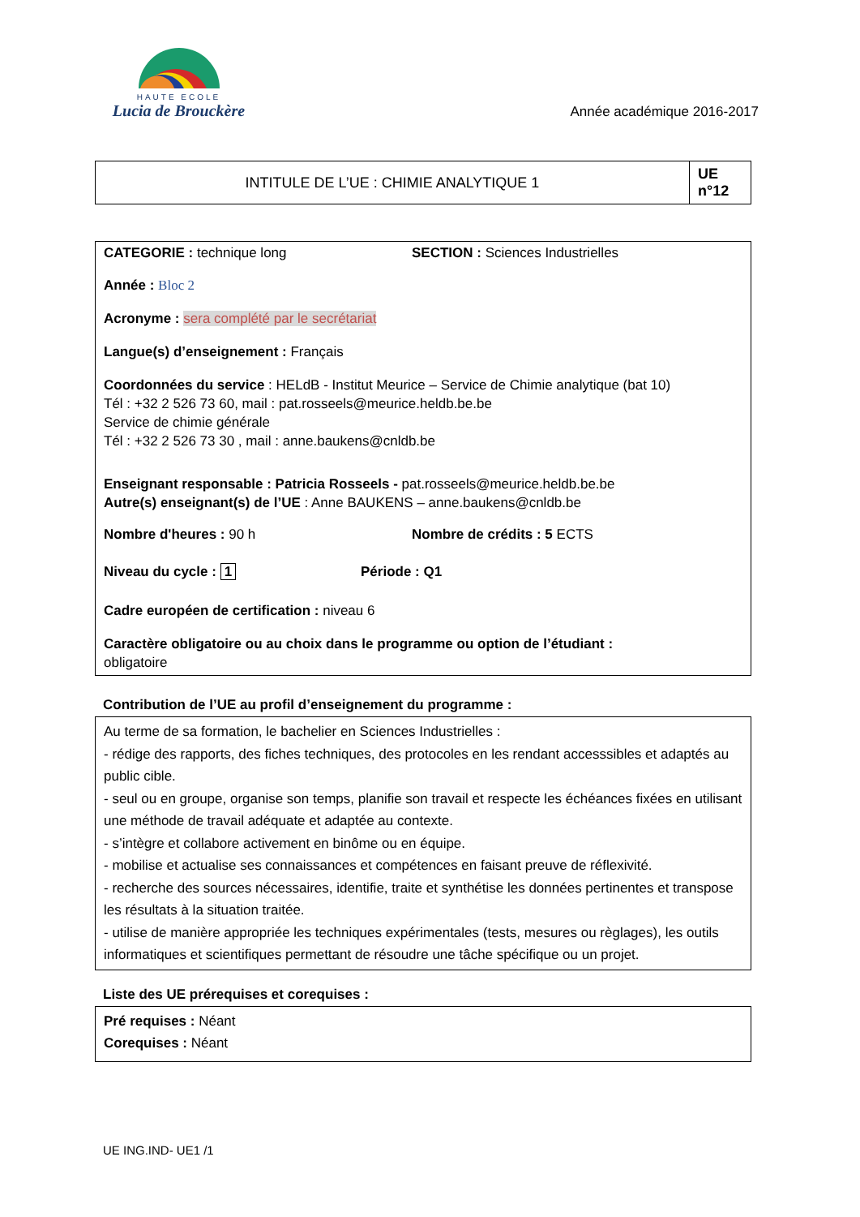HAUTE ECOLE
Lucia de Brouckère
Année académique 2016-2017
| INTITULE DE L’UE : CHIMIE ANALYTIQUE 1 | UE n°12 |
CATEGORIE : technique long SECTION : Sciences Industrielles
Année : Bloc 2
Acronyme : sera complété par le secrétariat
Langue(s) d’enseignement : Français
Coordonnées du service : HELdB - Institut Meurice – Service de Chimie analytique (bat 10)
Tél : +32 2 526 73 60, mail : pat.rosseels@meurice.heldb.be.be
Service de chimie générale
Tél : +32 2 526 73 30 , mail : anne.baukens@cnldb.be
Enseignant responsable : Patricia Rosseels - pat.rosseels@meurice.heldb.be.be
Autre(s) enseignant(s) de l’UE : Anne BAUKENS – anne.baukens@cnldb.be
Nombre d'heures : 90 h Nombre de crédits : 5 ECTS
Niveau du cycle : 1 Période : Q1
Cadre européen de certification : niveau 6
Caractère obligatoire ou au choix dans le programme ou option de l’étudiant :
obligatoire
Contribution de l’UE au profil d’enseignement du programme :
Au terme de sa formation, le bachelier en Sciences Industrielles :
- rédige des rapports, des fiches techniques, des protocoles en les rendant accesssibles et adaptés au public cible.
- seul ou en groupe, organise son temps, planifie son travail et respecte les échéances fixées en utilisant une méthode de travail adéquate et adaptée au contexte.
- s’intègre et collabore activement en binôme ou en équipe.
- mobilise et actualise ses connaissances et compétences en faisant preuve de réflexivité.
- recherche des sources nécessaires, identifie, traite et synthétise les données pertinentes et transpose les résultats à la situation traitée.
- utilise de manière appropriée les techniques expérimentales (tests, mesures ou règlages), les outils informatiques et scientifiques permettant de résoudre une tâche spécifique ou un projet.
Liste des UE prérequises et corequises :
Pré requises : Néant
Corequises : Néant
UE ING.IND- UE1 /1